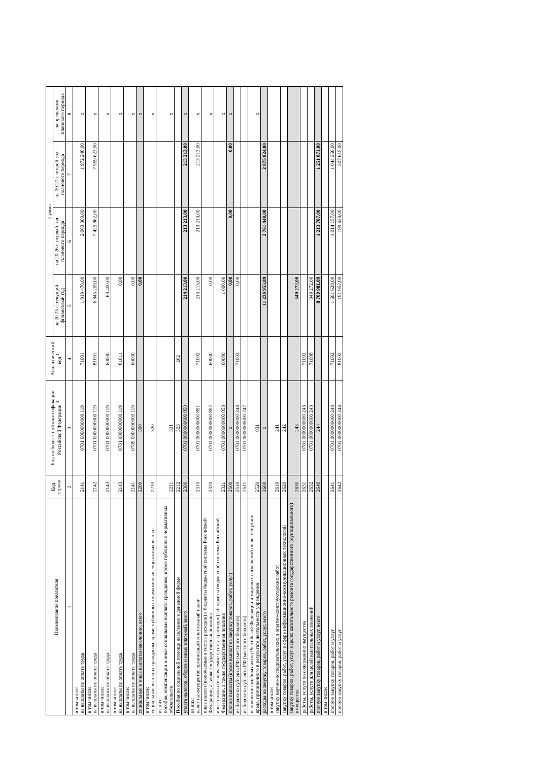| Наименование показателя | Код строки | Код по бюджетной классификации Российской Федерации <sup>3</sup> | Аналитический код <sup>4</sup> | Сумма | | | |
| --- | --- | --- | --- | --- | --- | --- | --- |
| | | | | на 20 25 г. текущий финансовый год | на 20 26 г. первый год планового периода | на 20 27 г. второй год планового периода | за пределами планового периода |
| 1 | 2 | 3 | 4 | 5 | 6 | 7 | 8 |
| в том числе: на выплаты по оплате труда | 2141 | 0701 0000000000 119 | 71001 | 1 919 470,00 | 2 003 300,00 | 1 972 248,00 | x |
| в том числе: на выплаты по оплате труда | 2142 | 0701 0000000000 119 | 81001 | 6 845 209,00 | 7 425 862,00 | 7 959 623,00 | x |
| в том числе: на выплаты по оплате труда | 2143 | 0701 0000000000 119 | 60000 | 60 400,00 | | | x |
| в том числе: на выплаты по оплате труда | 2143 | 0701 0000000000 119 | 81011 | 0,00 | | | x |
| в том числе: на выплаты по оплате труда | 2141 | 0709 0000000000 119 | 60000 | 0,00 | | | x |
| социальные и иные выплаты населению, всего | 2200 | 300 | | 0,00 | | | x |
| в том числе: социальные выплаты гражданам, кроме публичных нормативных социальных выплат | 2210 | 320 | | | | | x |
| из них: пособия, компенсации и иные социальные выплаты гражданам, кроме публичных нормативных обязательств | 2211 | 321 | | | | | x |
| Пособия по социальной помощи населению в денежной форме | 2212 | 323 | 262 | | | | |
| уплата налогов, сборов и иных платежей, всего | 2300 | 0701 0000000000 850 | | 214 213,00 | 213 213,00 | 213 213,00 | x |
| из них: налог на имущество организаций и земельный налог | 2310 | 0701 0000000000 851 | 71002 | 213 213,00 | 213 213,00 | 213 213,00 | x |
| иные налоги (включаемые в состав расходов) в бюджеты бюджетной системы Российской Федерации, а также государственная пошлина | 2320 | 0701 0000000000 852 | 60000 | 0,00 | | | x |
| иные налоги (включаемые в состав расходов) в бюджеты бюджетной системы Российской Федерации, а также государственная пошлина | 2321 | 0701 0000000000 853 | 60000 | 1 000,00 | | | x |
| прочие выплаты (кроме выплат на закупку товаров, работ, услуг) | 2500 | x | | 0,00 | 0,00 | 0,00 | x |
| из бюджета субъекта РФ (местного бюджета) | 2510 | 0701 0000000000 244 | 71003 | 0,00 | | | |
| из бюджета субъекта РФ (местного бюджета) | 2511 | 0701 0000000000 247 | | | | | |
| исполнение судебных актов Российской Федерации и мировых соглашений по возмещению вреда, причиненного в результате деятельности учреждения | 2520 | 831 | | | | | x |
| расходы на закупку товаров, работ, услуг, всего | 2600 | x | | 11 230 953,89 | 2 761 440,00 | 2 875 824,00 | |
| в том числе: закупку научно-исследовательских и опытно-конструкторских работ | 2610 | 241 | | | | | |
| закупку товаров, работ, услуг в сфере информационно-коммуникационных технологий | 2620 | 242 | | | | | |
| закупку товаров, работ, услуг в целях капитального ремонта государственного (муниципального) имущества | 2630 | 243 | | 349 272,00 | | | |
| работы, услуги по содержанию имущества | 2631 | 0701 0000000000 243 | 71002 | | | | |
| работы, услуги для целей капитальных вложений | 2632 | 0701 0000000000 243 | 71008 | 349 272,00 | | | |
| прочую закупку товаров, работ и услуг, всего | 2640 | 244 | | 8 700 981,89 | 1 213 787,00 | 1 251 871,00 | |
| в том числе: | | | | | | | |
| прочую закупку товаров, работ и услуг | 2641 | 0701 0000000000 244 | 71002 | 1 691 628,00 | 1 014 157,00 | 1 044 256,00 | |
| прочую закупку товаров, работ и услуг | 2642 | 0701 0000000000 244 | 81002 | 191 952,00 | 199 630,00 | 207 615,00 | |